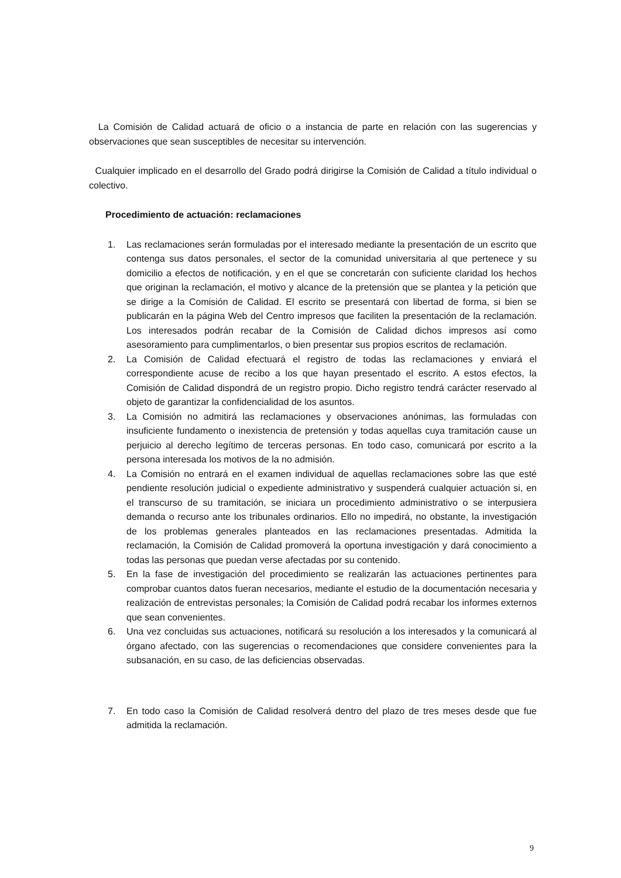La Comisión de Calidad actuará de oficio o a instancia de parte en relación con las sugerencias y observaciones que sean susceptibles de necesitar su intervención.
Cualquier implicado en el desarrollo del Grado podrá dirigirse la Comisión de Calidad a título individual o colectivo.
Procedimiento de actuación: reclamaciones
1. Las reclamaciones serán formuladas por el interesado mediante la presentación de un escrito que contenga sus datos personales, el sector de la comunidad universitaria al que pertenece y su domicilio a efectos de notificación, y en el que se concretarán con suficiente claridad los hechos que originan la reclamación, el motivo y alcance de la pretensión que se plantea y la petición que se dirige a la Comisión de Calidad. El escrito se presentará con libertad de forma, si bien se publicarán en la página Web del Centro impresos que faciliten la presentación de la reclamación. Los interesados podrán recabar de la Comisión de Calidad dichos impresos así como asesoramiento para cumplimentarlos, o bien presentar sus propios escritos de reclamación.
2. La Comisión de Calidad efectuará el registro de todas las reclamaciones y enviará el correspondiente acuse de recibo a los que hayan presentado el escrito. A estos efectos, la Comisión de Calidad dispondrá de un registro propio. Dicho registro tendrá carácter reservado al objeto de garantizar la confidencialidad de los asuntos.
3. La Comisión no admitirá las reclamaciones y observaciones anónimas, las formuladas con insuficiente fundamento o inexistencia de pretensión y todas aquellas cuya tramitación cause un perjuicio al derecho legítimo de terceras personas. En todo caso, comunicará por escrito a la persona interesada los motivos de la no admisión.
4. La Comisión no entrará en el examen individual de aquellas reclamaciones sobre las que esté pendiente resolución judicial o expediente administrativo y suspenderá cualquier actuación si, en el transcurso de su tramitación, se iniciara un procedimiento administrativo o se interpusiera demanda o recurso ante los tribunales ordinarios. Ello no impedirá, no obstante, la investigación de los problemas generales planteados en las reclamaciones presentadas. Admitida la reclamación, la Comisión de Calidad promoverá la oportuna investigación y dará conocimiento a todas las personas que puedan verse afectadas por su contenido.
5. En la fase de investigación del procedimiento se realizarán las actuaciones pertinentes para comprobar cuantos datos fueran necesarios, mediante el estudio de la documentación necesaria y realización de entrevistas personales; la Comisión de Calidad podrá recabar los informes externos que sean convenientes.
6. Una vez concluidas sus actuaciones, notificará su resolución a los interesados y la comunicará al órgano afectado, con las sugerencias o recomendaciones que considere convenientes para la subsanación, en su caso, de las deficiencias observadas.
7. En todo caso la Comisión de Calidad resolverá dentro del plazo de tres meses desde que fue admitida la reclamación.
9